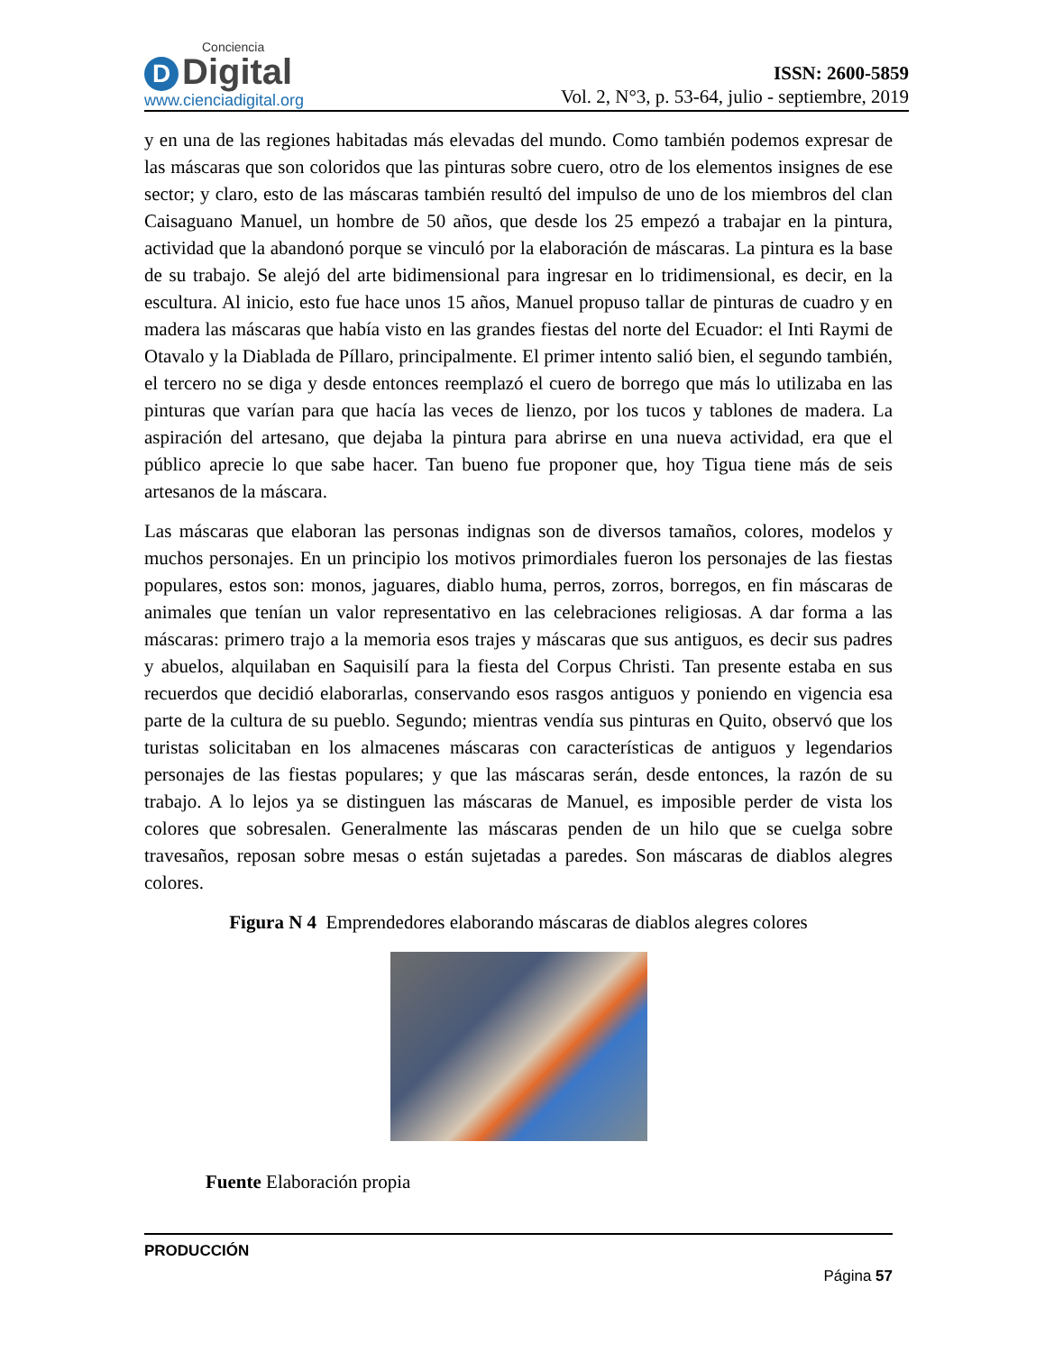Conciencia
D Digital
www.cienciadigital.org
ISSN: 2600-5859
Vol. 2, N°3, p. 53-64, julio - septiembre, 2019
y en una de las regiones habitadas más elevadas del mundo. Como también podemos expresar de las máscaras que son coloridos que las pinturas sobre cuero, otro de los elementos insignes de ese sector; y claro, esto de las máscaras también resultó del impulso de uno de los miembros del clan Caisaguano Manuel, un hombre de 50 años, que desde los 25 empezó a trabajar en la pintura, actividad que la abandonó porque se vinculó por la elaboración de máscaras. La pintura es la base de su trabajo. Se alejó del arte bidimensional para ingresar en lo tridimensional, es decir, en la escultura. Al inicio, esto fue hace unos 15 años, Manuel propuso tallar de pinturas de cuadro y en madera las máscaras que había visto en las grandes fiestas del norte del Ecuador: el Inti Raymi de Otavalo y la Diablada de Píllaro, principalmente. El primer intento salió bien, el segundo también, el tercero no se diga y desde entonces reemplazó el cuero de borrego que más lo utilizaba en las pinturas que varían para que hacía las veces de lienzo, por los tucos y tablones de madera. La aspiración del artesano, que dejaba la pintura para abrirse en una nueva actividad, era que el público aprecie lo que sabe hacer. Tan bueno fue proponer que, hoy Tigua tiene más de seis artesanos de la máscara.
Las máscaras que elaboran las personas indignas son de diversos tamaños, colores, modelos y muchos personajes. En un principio los motivos primordiales fueron los personajes de las fiestas populares, estos son: monos, jaguares, diablo huma, perros, zorros, borregos, en fin máscaras de animales que tenían un valor representativo en las celebraciones religiosas. A dar forma a las máscaras: primero trajo a la memoria esos trajes y máscaras que sus antiguos, es decir sus padres y abuelos, alquilaban en Saquisilí para la fiesta del Corpus Christi. Tan presente estaba en sus recuerdos que decidió elaborarlas, conservando esos rasgos antiguos y poniendo en vigencia esa parte de la cultura de su pueblo. Segundo; mientras vendía sus pinturas en Quito, observó que los turistas solicitaban en los almacenes máscaras con características de antiguos y legendarios personajes de las fiestas populares; y que las máscaras serán, desde entonces, la razón de su trabajo. A lo lejos ya se distinguen las máscaras de Manuel, es imposible perder de vista los colores que sobresalen. Generalmente las máscaras penden de un hilo que se cuelga sobre travesaños, reposan sobre mesas o están sujetadas a paredes. Son máscaras de diablos alegres colores.
Figura N 4 Emprendedores elaborando máscaras de diablos alegres colores
Fuente Elaboración propia
PRODUCCIÓN
Página 57